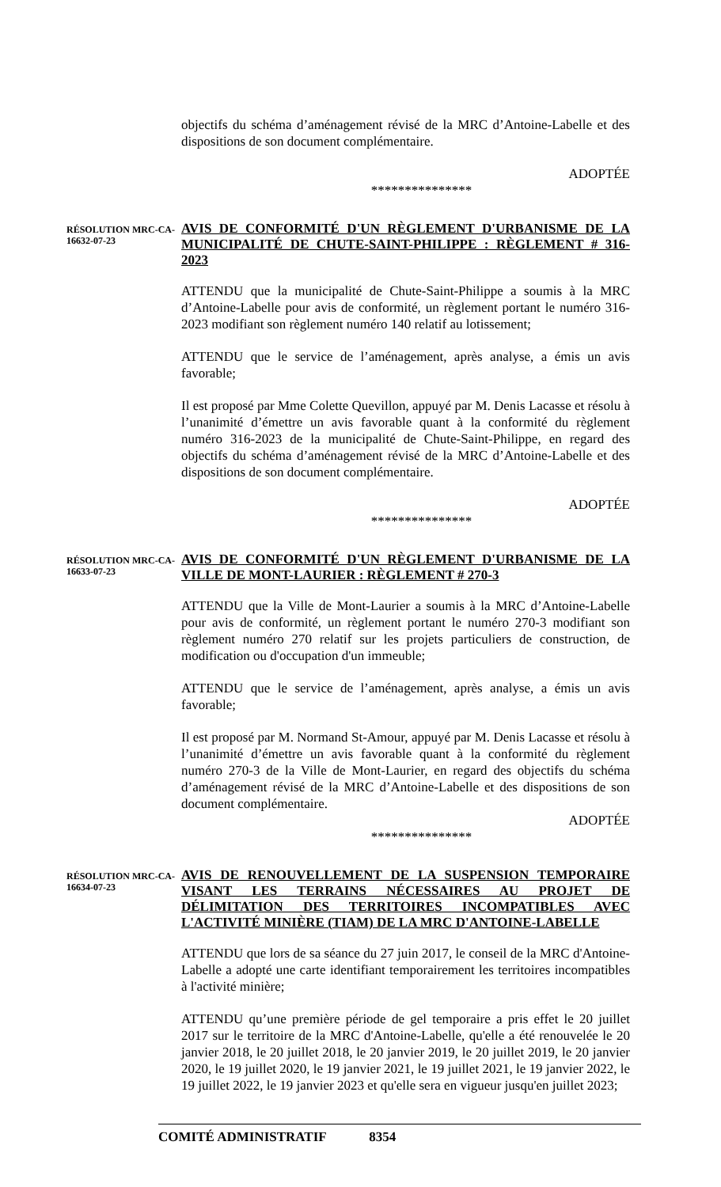objectifs du schéma d’aménagement révisé de la MRC d’Antoine-Labelle et des dispositions de son document complémentaire.
ADOPTÉE
***************
RÉSOLUTION MRC-CA- 16632-07-23
AVIS DE CONFORMITÉ D'UN RÈGLEMENT D'URBANISME DE LA MUNICIPALITÉ DE CHUTE-SAINT-PHILIPPE : RÈGLEMENT # 316-2023
ATTENDU que la municipalité de Chute-Saint-Philippe a soumis à la MRC d’Antoine-Labelle pour avis de conformité, un règlement portant le numéro 316-2023 modifiant son règlement numéro 140 relatif au lotissement;
ATTENDU que le service de l’aménagement, après analyse, a émis un avis favorable;
Il est proposé par Mme Colette Quevillon, appuyé par M. Denis Lacasse et résolu à l’unanimité d’émettre un avis favorable quant à la conformité du règlement numéro 316-2023 de la municipalité de Chute-Saint-Philippe, en regard des objectifs du schéma d’aménagement révisé de la MRC d’Antoine-Labelle et des dispositions de son document complémentaire.
ADOPTÉE
***************
RÉSOLUTION MRC-CA- 16633-07-23
AVIS DE CONFORMITÉ D'UN RÈGLEMENT D'URBANISME DE LA VILLE DE MONT-LAURIER : RÈGLEMENT # 270-3
ATTENDU que la Ville de Mont-Laurier a soumis à la MRC d’Antoine-Labelle pour avis de conformité, un règlement portant le numéro 270-3 modifiant son règlement numéro 270 relatif sur les projets particuliers de construction, de modification ou d'occupation d'un immeuble;
ATTENDU que le service de l’aménagement, après analyse, a émis un avis favorable;
Il est proposé par M. Normand St-Amour, appuyé par M. Denis Lacasse et résolu à l’unanimité d’émettre un avis favorable quant à la conformité du règlement numéro 270-3 de la Ville de Mont-Laurier, en regard des objectifs du schéma d’aménagement révisé de la MRC d’Antoine-Labelle et des dispositions de son document complémentaire.
ADOPTÉE
***************
RÉSOLUTION MRC-CA- 16634-07-23
AVIS DE RENOUVELLEMENT DE LA SUSPENSION TEMPORAIRE VISANT LES TERRAINS NÉCESSAIRES AU PROJET DE DÉLIMITATION DES TERRITOIRES INCOMPATIBLES AVEC L'ACTIVITÉ MINIÈRE (TIAM) DE LA MRC D'ANTOINE-LABELLE
ATTENDU que lors de sa séance du 27 juin 2017, le conseil de la MRC d'Antoine-Labelle a adopté une carte identifiant temporairement les territoires incompatibles à l'activité minière;
ATTENDU qu’une première période de gel temporaire a pris effet le 20 juillet 2017 sur le territoire de la MRC d'Antoine-Labelle, qu'elle a été renouvelée le 20 janvier 2018, le 20 juillet 2018, le 20 janvier 2019, le 20 juillet 2019, le 20 janvier 2020, le 19 juillet 2020, le 19 janvier 2021, le 19 juillet 2021, le 19 janvier 2022, le 19 juillet 2022, le 19 janvier 2023 et qu'elle sera en vigueur jusqu'en juillet 2023;
COMITÉ ADMINISTRATIF 8354